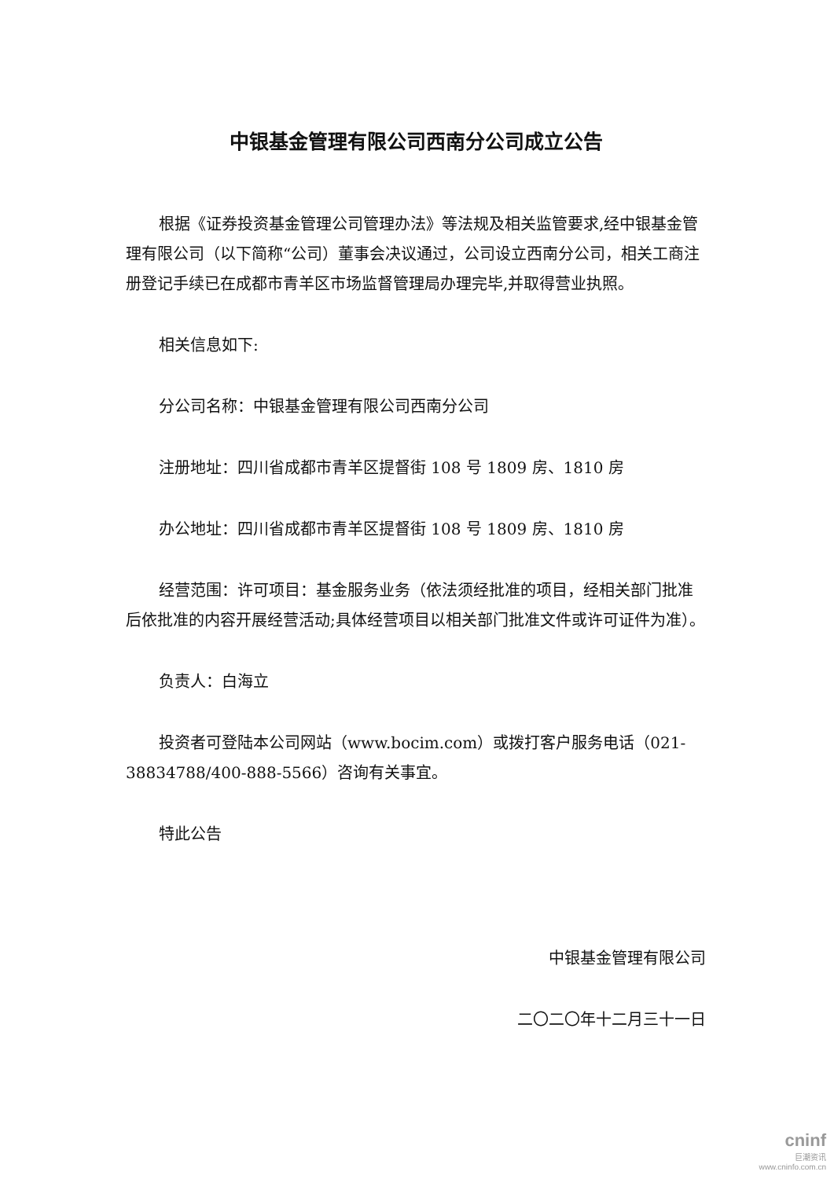中银基金管理有限公司西南分公司成立公告
根据《证券投资基金管理公司管理办法》等法规及相关监管要求,经中银基金管理有限公司（以下简称“公司）董事会决议通过，公司设立西南分公司，相关工商注册登记手续已在成都市青羊区市场监督管理局办理完毕,并取得营业执照。
相关信息如下:
分公司名称：中银基金管理有限公司西南分公司
注册地址：四川省成都市青羊区提督街 108 号 1809 房、1810 房
办公地址：四川省成都市青羊区提督街 108 号 1809 房、1810 房
经营范围：许可项目：基金服务业务（依法须经批准的项目，经相关部门批准后依批准的内容开展经营活动;具体经营项目以相关部门批准文件或许可证件为准）。
负责人：白海立
投资者可登陆本公司网站（www.bocim.com）或拨打客户服务电话（021-38834788/400-888-5566）咨询有关事宜。
特此公告
中银基金管理有限公司
二〇二〇年十二月三十一日
cninf
巨潮资讯
www.cninfo.com.cn